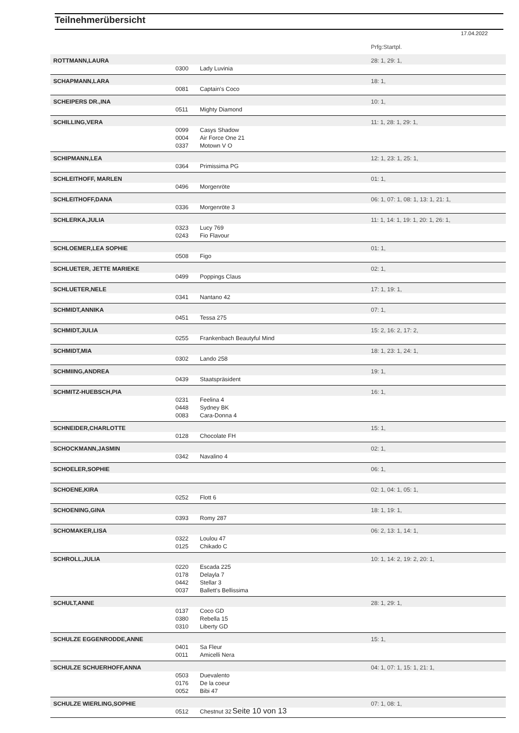Teilnehmerübersicht
17.04.2022
| | | | Prfg:Startpl. |
| ROTTMANN,LAURA | | | 28: 1, 29: 1, |
| | 0300 | Lady Luvinia | |
| SCHAPMANN,LARA | | | 18: 1, |
| | 0081 | Captain's Coco | |
| SCHEIPERS DR.,INA | | | 10: 1, |
| | 0511 | Mighty Diamond | |
| SCHILLING,VERA | | | 11: 1, 28: 1, 29: 1, |
| | 0099 | Casys Shadow | |
| | 0004 | Air Force One 21 | |
| | 0337 | Motown V O | |
| SCHIPMANN,LEA | | | 12: 1, 23: 1, 25: 1, |
| | 0364 | Primissima PG | |
| SCHLEITHOFF, MARLEN | | | 01: 1, |
| | 0496 | Morgenröte | |
| SCHLEITHOFF,DANA | | | 06: 1, 07: 1, 08: 1, 13: 1, 21: 1, |
| | 0336 | Morgenröte 3 | |
| SCHLERKA,JULIA | | | 11: 1, 14: 1, 19: 1, 20: 1, 26: 1, |
| | 0323 | Lucy 769 | |
| | 0243 | Fio Flavour | |
| SCHLOEMER,LEA SOPHIE | | | 01: 1, |
| | 0508 | Figo | |
| SCHLUETER, JETTE MARIEKE | | | 02: 1, |
| | 0499 | Poppings Claus | |
| SCHLUETER,NELE | | | 17: 1, 19: 1, |
| | 0341 | Nantano 42 | |
| SCHMIDT,ANNIKA | | | 07: 1, |
| | 0451 | Tessa 275 | |
| SCHMIDT,JULIA | | | 15: 2, 16: 2, 17: 2, |
| | 0255 | Frankenbach Beautyful Mind | |
| SCHMIDT,MIA | | | 18: 1, 23: 1, 24: 1, |
| | 0302 | Lando 258 | |
| SCHMIING,ANDREA | | | 19: 1, |
| | 0439 | Staatspräsident | |
| SCHMITZ-HUEBSCH,PIA | | | 16: 1, |
| | 0231 | Feelina 4 | |
| | 0448 | Sydney BK | |
| | 0083 | Cara-Donna 4 | |
| SCHNEIDER,CHARLOTTE | | | 15: 1, |
| | 0128 | Chocolate FH | |
| SCHOCKMANN,JASMIN | | | 02: 1, |
| | 0342 | Navalino 4 | |
| SCHOELER,SOPHIE | | | 06: 1, |
| SCHOENE,KIRA | | | 02: 1, 04: 1, 05: 1, |
| | 0252 | Flott 6 | |
| SCHOENING,GINA | | | 18: 1, 19: 1, |
| | 0393 | Romy 287 | |
| SCHOMAKER,LISA | | | 06: 2, 13: 1, 14: 1, |
| | 0322 | Loulou 47 | |
| | 0125 | Chikado C | |
| SCHROLL,JULIA | | | 10: 1, 14: 2, 19: 2, 20: 1, |
| | 0220 | Escada 225 | |
| | 0178 | Delayla 7 | |
| | 0442 | Stellar 3 | |
| | 0037 | Ballett's Bellissima | |
| SCHULT,ANNE | | | 28: 1, 29: 1, |
| | 0137 | Coco GD | |
| | 0380 | Rebella 15 | |
| | 0310 | Liberty GD | |
| SCHULZE EGGENRODDE,ANNE | | | 15: 1, |
| | 0401 | Sa Fleur | |
| | 0011 | Amicelli Nera | |
| SCHULZE SCHUERHOFF,ANNA | | | 04: 1, 07: 1, 15: 1, 21: 1, |
| | 0503 | Duevalento | |
| | 0176 | De la coeur | |
| | 0052 | Bibi 47 | |
| SCHULZE WIERLING,SOPHIE | | | 07: 1, 08: 1, |
| | 0512 | Chestnut 32 | |
Seite 10 von 13